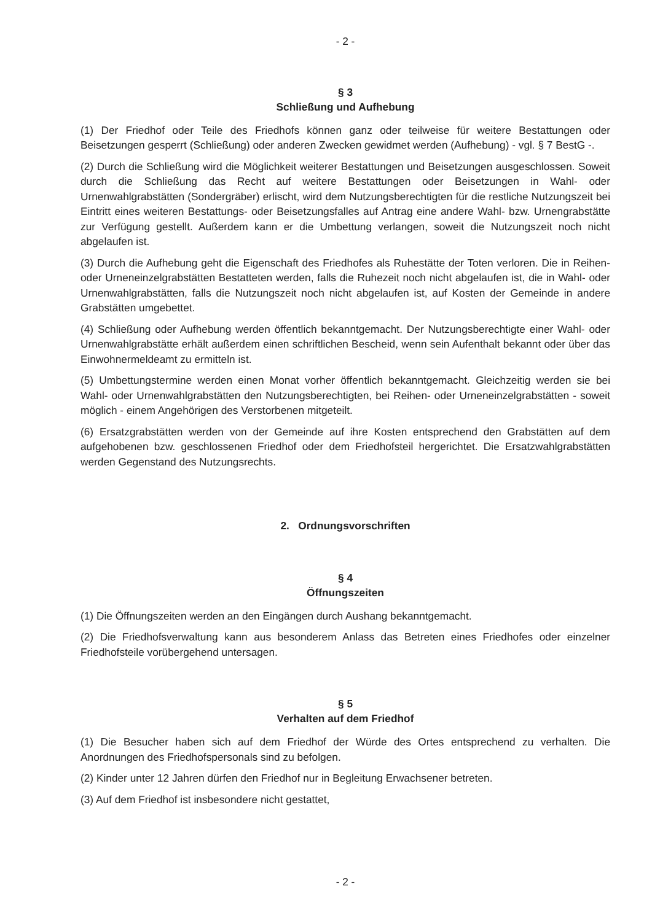- 2 -
§ 3
Schließung und Aufhebung
(1) Der Friedhof oder Teile des Friedhofs können ganz oder teilweise für weitere Bestattungen oder Beisetzungen gesperrt (Schließung) oder anderen Zwecken gewidmet werden (Aufhebung) - vgl. § 7 BestG -.
(2) Durch die Schließung wird die Möglichkeit weiterer Bestattungen und Beisetzungen ausgeschlossen. Soweit durch die Schließung das Recht auf weitere Bestattungen oder Beisetzungen in Wahl- oder Urnenwahlgrabstätten (Sondergräber) erlischt, wird dem Nutzungsberechtigten für die restliche Nutzungszeit bei Eintritt eines weiteren Bestattungs- oder Beisetzungsfalles auf Antrag eine andere Wahl- bzw. Urnengrabstätte zur Verfügung gestellt. Außerdem kann er die Umbettung verlangen, soweit die Nutzungszeit noch nicht abgelaufen ist.
(3) Durch die Aufhebung geht die Eigenschaft des Friedhofes als Ruhestätte der Toten verloren. Die in Reihen- oder Urneneinzelgrabstätten Bestatteten werden, falls die Ruhezeit noch nicht abgelaufen ist, die in Wahl- oder Urnenwahlgrabstätten, falls die Nutzungszeit noch nicht abgelaufen ist, auf Kosten der Gemeinde in andere Grabstätten umgebettet.
(4) Schließung oder Aufhebung werden öffentlich bekanntgemacht. Der Nutzungsberechtigte einer Wahl- oder Urnenwahlgrabstätte erhält außerdem einen schriftlichen Bescheid, wenn sein Aufenthalt bekannt oder über das Einwohnermeldeamt zu ermitteln ist.
(5) Umbettungstermine werden einen Monat vorher öffentlich bekanntgemacht. Gleichzeitig werden sie bei Wahl- oder Urnenwahlgrabstätten den Nutzungsberechtigten, bei Reihen- oder Urneneinzelgrabstätten - soweit möglich - einem Angehörigen des Verstorbenen mitgeteilt.
(6) Ersatzgrabstätten werden von der Gemeinde auf ihre Kosten entsprechend den Grabstätten auf dem aufgehobenen bzw. geschlossenen Friedhof oder dem Friedhofsteil hergerichtet. Die Ersatzwahlgrabstätten werden Gegenstand des Nutzungsrechts.
2. Ordnungsvorschriften
§ 4
Öffnungszeiten
(1) Die Öffnungszeiten werden an den Eingängen durch Aushang bekanntgemacht.
(2) Die Friedhofsverwaltung kann aus besonderem Anlass das Betreten eines Friedhofes oder einzelner Friedhofsteile vorübergehend untersagen.
§ 5
Verhalten auf dem Friedhof
(1) Die Besucher haben sich auf dem Friedhof der Würde des Ortes entsprechend zu verhalten. Die Anordnungen des Friedhofspersonals sind zu befolgen.
(2) Kinder unter 12 Jahren dürfen den Friedhof nur in Begleitung Erwachsener betreten.
(3) Auf dem Friedhof ist insbesondere nicht gestattet,
- 2 -